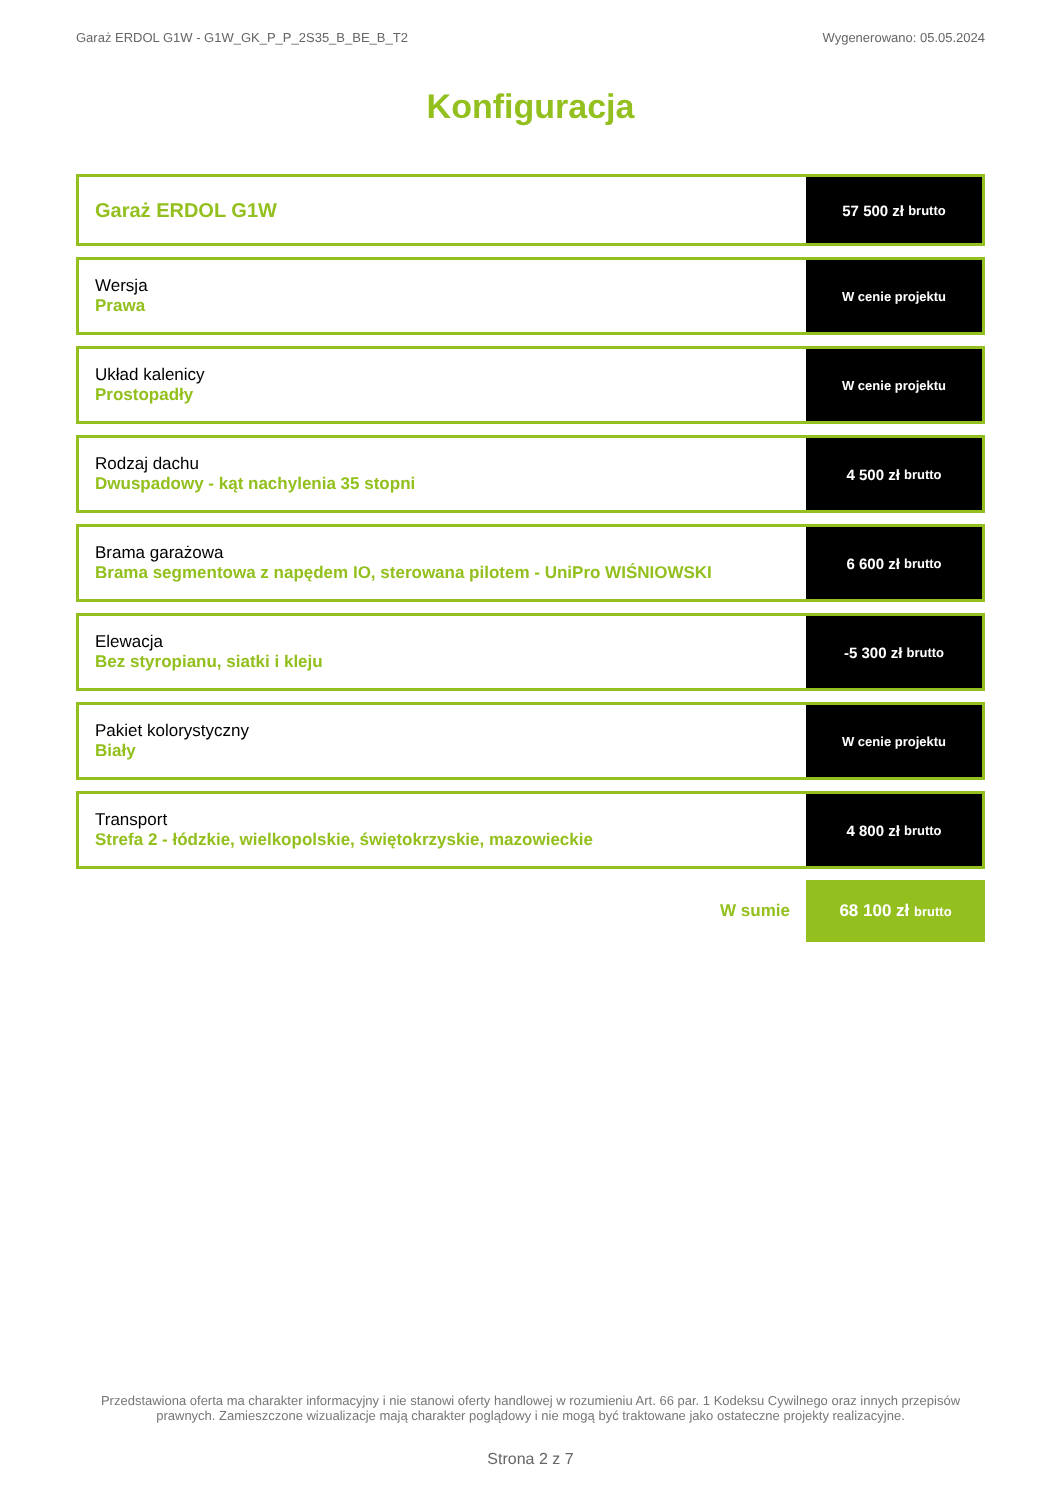Garaż ERDOL G1W - G1W_GK_P_P_2S35_B_BE_B_T2 Wygenerowano: 05.05.2024
Konfiguracja
Garaż ERDOL G1W
57 500 zł brutto
Wersja
Prawa
W cenie projektu
Układ kalenicy
Prostopadły
W cenie projektu
Rodzaj dachu
Dwuspadowy - kąt nachylenia 35 stopni
4 500 zł brutto
Brama garażowa
Brama segmentowa z napędem IO, sterowana pilotem - UniPro WIŚNIOWSKI
6 600 zł brutto
Elewacja
Bez styropianu, siatki i kleju
-5 300 zł brutto
Pakiet kolorystyczny
Biały
W cenie projektu
Transport
Strefa 2 - łódzkie, wielkopolskie, świętokrzyskie, mazowieckie
4 800 zł brutto
W sumie 68 100 zł brutto
Przedstawiona oferta ma charakter informacyjny i nie stanowi oferty handlowej w rozumieniu Art. 66 par. 1 Kodeksu Cywilnego oraz innych przepisów prawnych. Zamieszczone wizualizacje mają charakter poglądowy i nie mogą być traktowane jako ostateczne projekty realizacyjne.
Strona 2 z 7